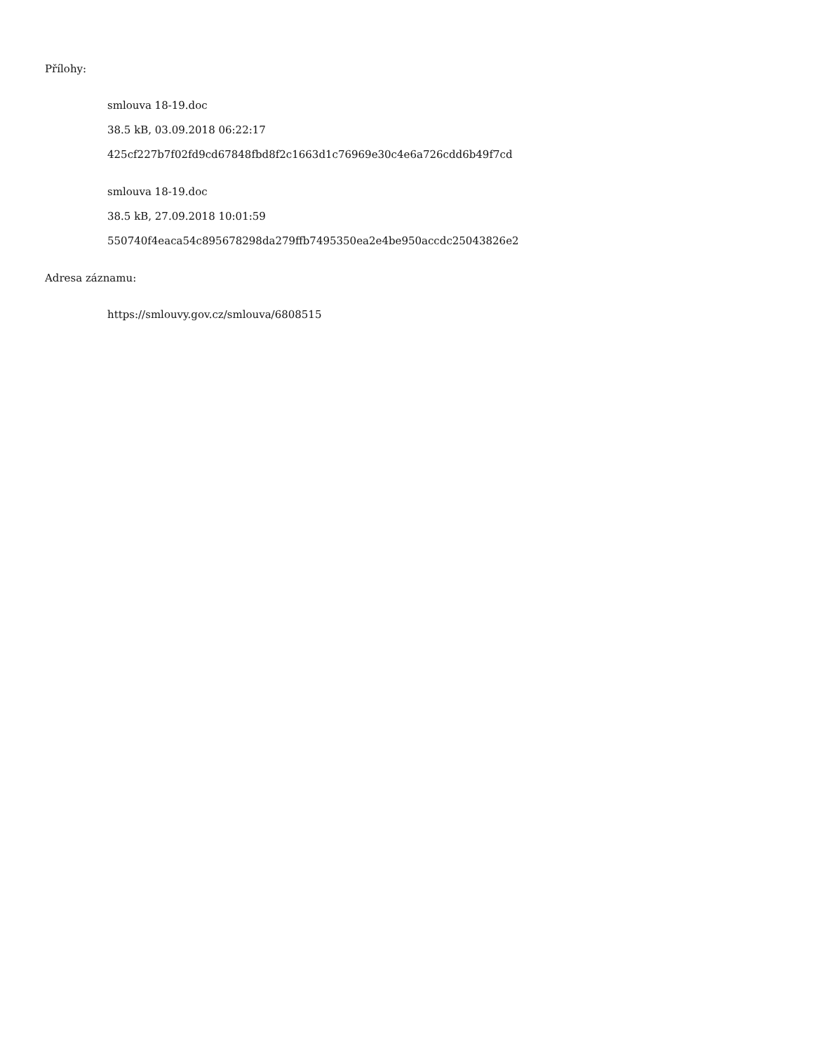Přílohy:
smlouva 18-19.doc
38.5 kB, 03.09.2018 06:22:17
425cf227b7f02fd9cd67848fbd8f2c1663d1c76969e30c4e6a726cdd6b49f7cd
smlouva 18-19.doc
38.5 kB, 27.09.2018 10:01:59
550740f4eaca54c895678298da279ffb7495350ea2e4be950accdc25043826e2
Adresa záznamu:
https://smlouvy.gov.cz/smlouva/6808515